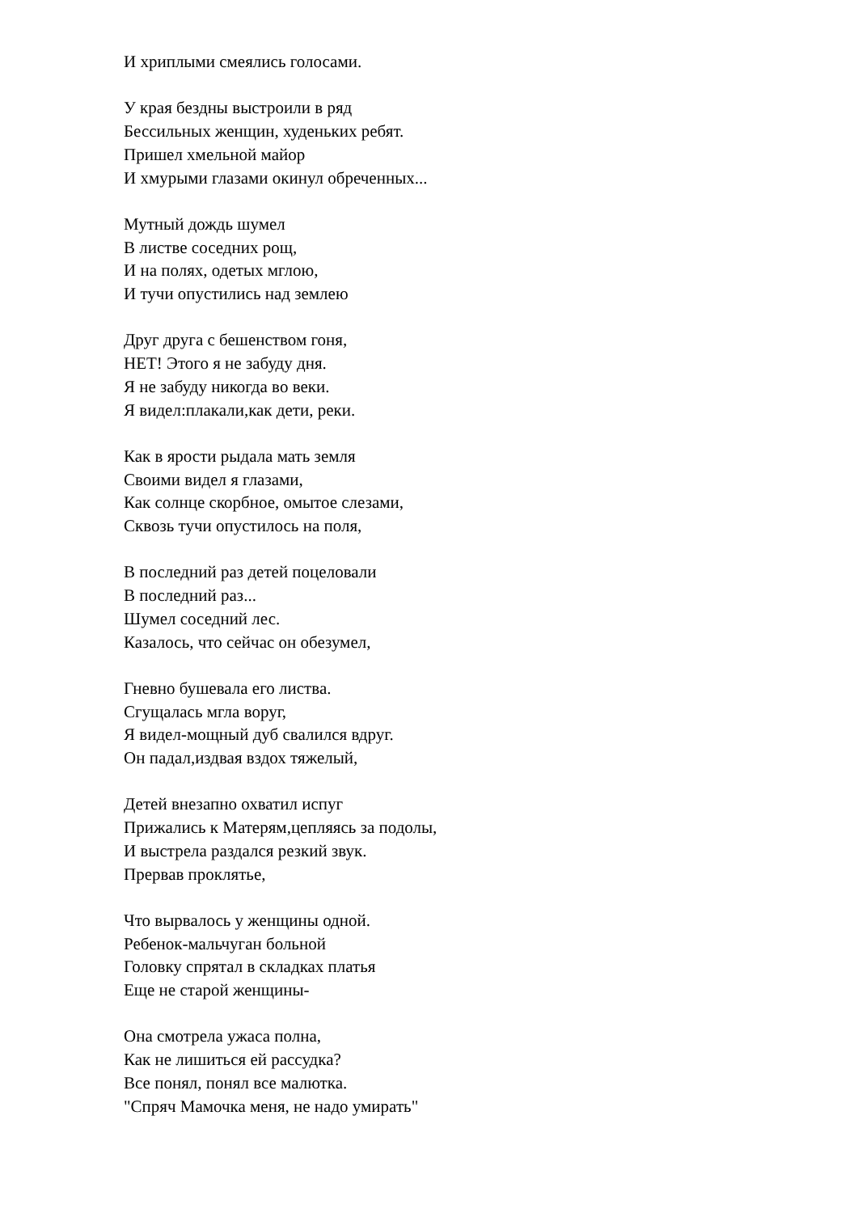И хриплыми смеялись голосами.
У края бездны выстроили в ряд
Бессильных женщин, худеньких ребят.
Пришел хмельной майор
И хмурыми глазами окинул обреченных...
Мутный дождь шумел
В листве соседних рощ,
И на полях, одетых мглою,
И тучи опустились над землею
Друг друга с бешенством гоня,
НЕТ! Этого я не забуду дня.
Я не забуду никогда во веки.
Я видел:плакали,как дети, реки.
Как в ярости рыдала мать земля
Своими видел я глазами,
Как солнце скорбное, омытое слезами,
Сквозь тучи опустилось на поля,
В последний раз детей поцеловали
В последний раз...
Шумел соседний лес.
Казалось, что сейчас он обезумел,
Гневно бушевала его листва.
Сгущалась мгла воруг,
Я видел-мощный дуб свалился вдруг.
Он падал,издвая вздох тяжелый,
Детей внезапно охватил испуг
Прижались к Матерям,цепляясь за подолы,
И выстрела раздался резкий звук.
Прервав проклятье,
Что вырвалось у женщины одной.
Ребенок-мальчуган больной
Головку спрятал в складках платья
Еще не старой женщины-
Она смотрела ужаса полна,
Как не лишиться ей рассудка?
Все понял, понял все малютка.
"Спряч Мамочка меня, не надо умирать"